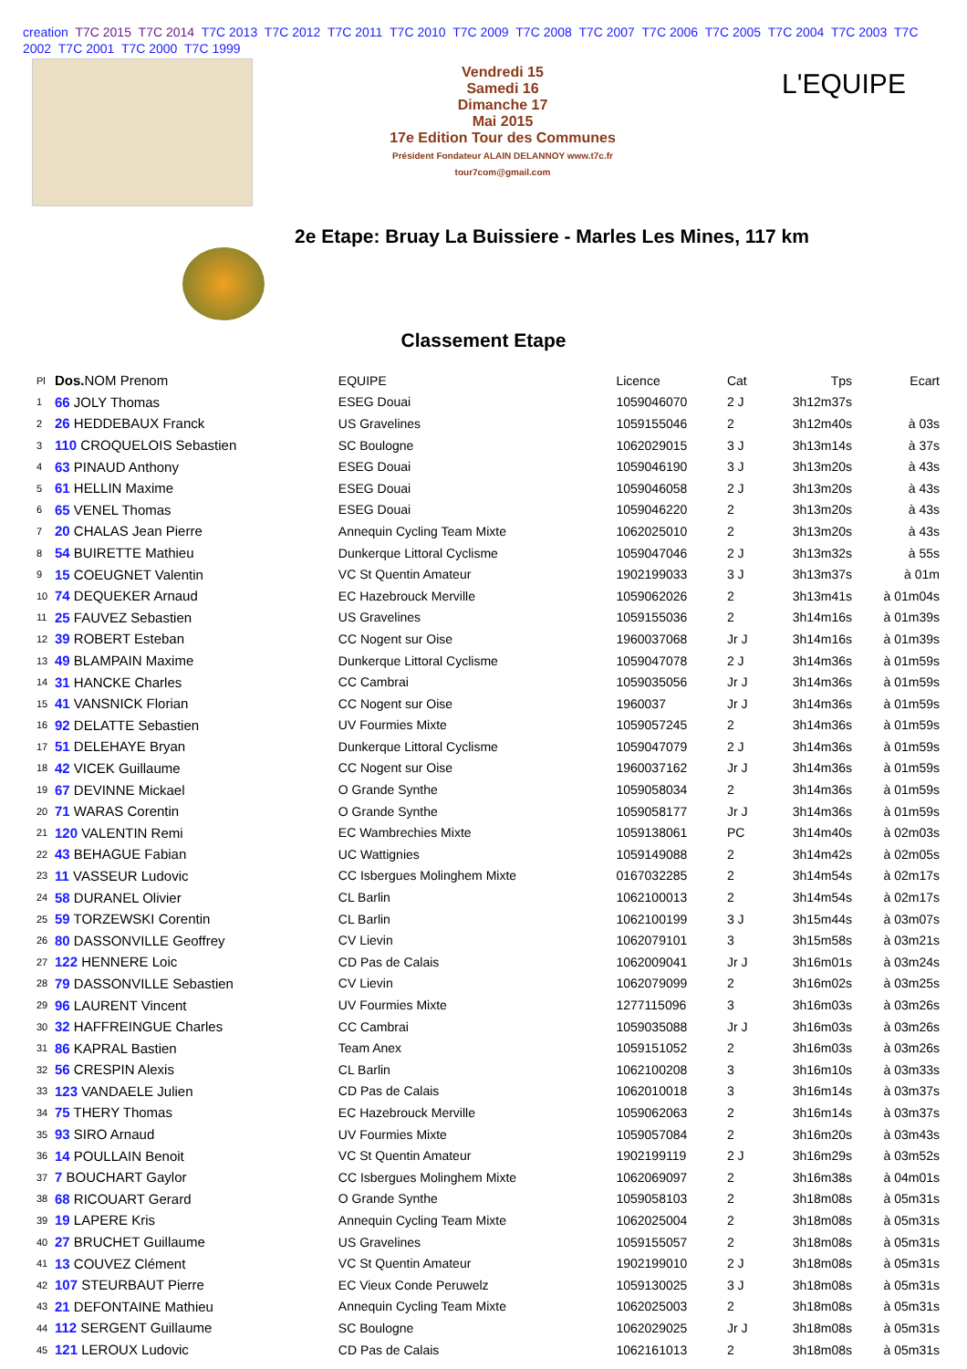creation T7C 2015 T7C 2014 T7C 2013 T7C 2012 T7C 2011 T7C 2010 T7C 2009 T7C 2008 T7C 2007 T7C 2006 T7C 2005 T7C 2004 T7C 2003 T7C 2002 T7C 2001 T7C 2000 T7C 1999
Vendredi 15
Samedi 16
Dimanche 17
Mai 2015
17e Edition Tour des Communes
Président Fondateur ALAIN DELANNOY www.t7c.fr tour7com@gmail.com
L'EQUIPE
2e Etape: Bruay La Buissiere - Marles Les Mines, 117 km
Classement Etape
| Pl | Dos. NOM Prenom | EQUIPE | Licence | Cat | Tps | Ecart |
| --- | --- | --- | --- | --- | --- | --- |
| 1 | 66 JOLY Thomas | ESEG Douai | 1059046070 | 2 J | 3h12m37s | |
| 2 | 26 HEDDEBAUX Franck | US Gravelines | 1059155046 | 2 | 3h12m40s | à 03s |
| 3 | 110 CROQUELOIS Sebastien | SC Boulogne | 1062029015 | 3 J | 3h13m14s | à 37s |
| 4 | 63 PINAUD Anthony | ESEG Douai | 1059046190 | 3 J | 3h13m20s | à 43s |
| 5 | 61 HELLIN Maxime | ESEG Douai | 1059046058 | 2 J | 3h13m20s | à 43s |
| 6 | 65 VENEL Thomas | ESEG Douai | 1059046220 | 2 | 3h13m20s | à 43s |
| 7 | 20 CHALAS Jean Pierre | Annequin Cycling Team Mixte | 1062025010 | 2 | 3h13m20s | à 43s |
| 8 | 54 BUIRETTE Mathieu | Dunkerque Littoral Cyclisme | 1059047046 | 2 J | 3h13m32s | à 55s |
| 9 | 15 COEUGNET Valentin | VC St Quentin Amateur | 1902199033 | 3 J | 3h13m37s | à 01m |
| 10 | 74 DEQUEKER Arnaud | EC Hazebrouck Merville | 1059062026 | 2 | 3h13m41s | à 01m04s |
| 11 | 25 FAUVEZ Sebastien | US Gravelines | 1059155036 | 2 | 3h14m16s | à 01m39s |
| 12 | 39 ROBERT Esteban | CC Nogent sur Oise | 1960037068 | Jr J | 3h14m16s | à 01m39s |
| 13 | 49 BLAMPAIN Maxime | Dunkerque Littoral Cyclisme | 1059047078 | 2 J | 3h14m36s | à 01m59s |
| 14 | 31 HANCKE Charles | CC Cambrai | 1059035056 | Jr J | 3h14m36s | à 01m59s |
| 15 | 41 VANSNICK Florian | CC Nogent sur Oise | 1960037 | Jr J | 3h14m36s | à 01m59s |
| 16 | 92 DELATTE Sebastien | UV Fourmies Mixte | 1059057245 | 2 | 3h14m36s | à 01m59s |
| 17 | 51 DELEHAYE Bryan | Dunkerque Littoral Cyclisme | 1059047079 | 2 J | 3h14m36s | à 01m59s |
| 18 | 42 VICEK Guillaume | CC Nogent sur Oise | 1960037162 | Jr J | 3h14m36s | à 01m59s |
| 19 | 67 DEVINNE Mickael | O Grande Synthe | 1059058034 | 2 | 3h14m36s | à 01m59s |
| 20 | 71 WARAS Corentin | O Grande Synthe | 1059058177 | Jr J | 3h14m36s | à 01m59s |
| 21 | 120 VALENTIN Remi | EC Wambrechies Mixte | 1059138061 | PC | 3h14m40s | à 02m03s |
| 22 | 43 BEHAGUE Fabian | UC Wattignies | 1059149088 | 2 | 3h14m42s | à 02m05s |
| 23 | 11 VASSEUR Ludovic | CC Isbergues Molinghem Mixte | 0167032285 | 2 | 3h14m54s | à 02m17s |
| 24 | 58 DURANEL Olivier | CL Barlin | 1062100013 | 2 | 3h14m54s | à 02m17s |
| 25 | 59 TORZEWSKI Corentin | CL Barlin | 1062100199 | 3 J | 3h15m44s | à 03m07s |
| 26 | 80 DASSONVILLE Geoffrey | CV Lievin | 1062079101 | 3 | 3h15m58s | à 03m21s |
| 27 | 122 HENNERE Loic | CD Pas de Calais | 1062009041 | Jr J | 3h16m01s | à 03m24s |
| 28 | 79 DASSONVILLE Sebastien | CV Lievin | 1062079099 | 2 | 3h16m02s | à 03m25s |
| 29 | 96 LAURENT Vincent | UV Fourmies Mixte | 1277115096 | 3 | 3h16m03s | à 03m26s |
| 30 | 32 HAFFREINGUE Charles | CC Cambrai | 1059035088 | Jr J | 3h16m03s | à 03m26s |
| 31 | 86 KAPRAL Bastien | Team Anex | 1059151052 | 2 | 3h16m03s | à 03m26s |
| 32 | 56 CRESPIN Alexis | CL Barlin | 1062100208 | 3 | 3h16m10s | à 03m33s |
| 33 | 123 VANDAELE Julien | CD Pas de Calais | 1062010018 | 3 | 3h16m14s | à 03m37s |
| 34 | 75 THERY Thomas | EC Hazebrouck Merville | 1059062063 | 2 | 3h16m14s | à 03m37s |
| 35 | 93 SIRO Arnaud | UV Fourmies Mixte | 1059057084 | 2 | 3h16m20s | à 03m43s |
| 36 | 14 POULLAIN Benoit | VC St Quentin Amateur | 1902199119 | 2 J | 3h16m29s | à 03m52s |
| 37 | 7 BOUCHART Gaylor | CC Isbergues Molinghem Mixte | 1062069097 | 2 | 3h16m38s | à 04m01s |
| 38 | 68 RICOUART Gerard | O Grande Synthe | 1059058103 | 2 | 3h18m08s | à 05m31s |
| 39 | 19 LAPERE Kris | Annequin Cycling Team Mixte | 1062025004 | 2 | 3h18m08s | à 05m31s |
| 40 | 27 BRUCHET Guillaume | US Gravelines | 1059155057 | 2 | 3h18m08s | à 05m31s |
| 41 | 13 COUVEZ Clément | VC St Quentin Amateur | 1902199010 | 2 J | 3h18m08s | à 05m31s |
| 42 | 107 STEURBAUT Pierre | EC Vieux Conde Peruwelz | 1059130025 | 3 J | 3h18m08s | à 05m31s |
| 43 | 21 DEFONTAINE Mathieu | Annequin Cycling Team Mixte | 1062025003 | 2 | 3h18m08s | à 05m31s |
| 44 | 112 SERGENT Guillaume | SC Boulogne | 1062029025 | Jr J | 3h18m08s | à 05m31s |
| 45 | 121 LEROUX Ludovic | CD Pas de Calais | 1062161013 | 2 | 3h18m08s | à 05m31s |